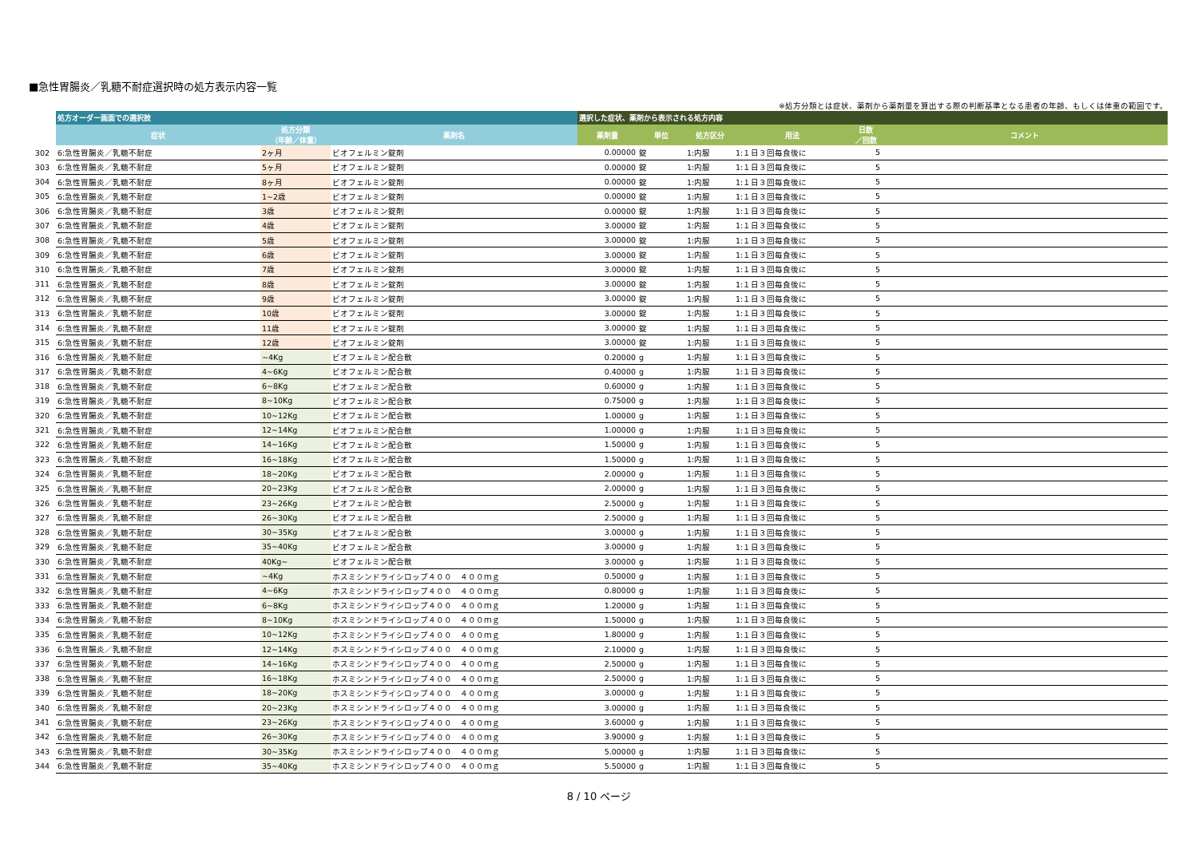■急性胃腸炎／乳糖不耐症選択時の処方表示内容一覧
※処方分類とは症状、薬剤から薬剤量を算出する際の判断基準となる患者の年齢、もしくは体重の範囲です。
| | 処方オーダー画面での選択肢 | | | 選択した症状、薬剤から表示される処方内容 | | | | | |
| --- | --- | --- | --- | --- | --- | --- | --- | --- | --- |
| | 症状 | 処方分類 （年齢／体重） | 薬剤名 | 薬剤量 | 単位 | 処方区分 | 用法 | 日数 ／回数 | コメント |
| 302 | 6:急性胃腸炎／乳糖不耐症 | 2ヶ月 | ビオフェルミン錠剤 | 0.00000 | 錠 | 1:内服 | 1:１日３回毎食後に | 5 | |
| 303 | 6:急性胃腸炎／乳糖不耐症 | 5ヶ月 | ビオフェルミン錠剤 | 0.00000 | 錠 | 1:内服 | 1:１日３回毎食後に | 5 | |
| 304 | 6:急性胃腸炎／乳糖不耐症 | 8ヶ月 | ビオフェルミン錠剤 | 0.00000 | 錠 | 1:内服 | 1:１日３回毎食後に | 5 | |
| 305 | 6:急性胃腸炎／乳糖不耐症 | 1~2歳 | ビオフェルミン錠剤 | 0.00000 | 錠 | 1:内服 | 1:１日３回毎食後に | 5 | |
| 306 | 6:急性胃腸炎／乳糖不耐症 | 3歳 | ビオフェルミン錠剤 | 0.00000 | 錠 | 1:内服 | 1:１日３回毎食後に | 5 | |
| 307 | 6:急性胃腸炎／乳糖不耐症 | 4歳 | ビオフェルミン錠剤 | 3.00000 | 錠 | 1:内服 | 1:１日３回毎食後に | 5 | |
| 308 | 6:急性胃腸炎／乳糖不耐症 | 5歳 | ビオフェルミン錠剤 | 3.00000 | 錠 | 1:内服 | 1:１日３回毎食後に | 5 | |
| 309 | 6:急性胃腸炎／乳糖不耐症 | 6歳 | ビオフェルミン錠剤 | 3.00000 | 錠 | 1:内服 | 1:１日３回毎食後に | 5 | |
| 310 | 6:急性胃腸炎／乳糖不耐症 | 7歳 | ビオフェルミン錠剤 | 3.00000 | 錠 | 1:内服 | 1:１日３回毎食後に | 5 | |
| 311 | 6:急性胃腸炎／乳糖不耐症 | 8歳 | ビオフェルミン錠剤 | 3.00000 | 錠 | 1:内服 | 1:１日３回毎食後に | 5 | |
| 312 | 6:急性胃腸炎／乳糖不耐症 | 9歳 | ビオフェルミン錠剤 | 3.00000 | 錠 | 1:内服 | 1:１日３回毎食後に | 5 | |
| 313 | 6:急性胃腸炎／乳糖不耐症 | 10歳 | ビオフェルミン錠剤 | 3.00000 | 錠 | 1:内服 | 1:１日３回毎食後に | 5 | |
| 314 | 6:急性胃腸炎／乳糖不耐症 | 11歳 | ビオフェルミン錠剤 | 3.00000 | 錠 | 1:内服 | 1:１日３回毎食後に | 5 | |
| 315 | 6:急性胃腸炎／乳糖不耐症 | 12歳 | ビオフェルミン錠剤 | 3.00000 | 錠 | 1:内服 | 1:１日３回毎食後に | 5 | |
| 316 | 6:急性胃腸炎／乳糖不耐症 | ~4Kg | ビオフェルミン配合散 | 0.20000 | g | 1:内服 | 1:１日３回毎食後に | 5 | |
| 317 | 6:急性胃腸炎／乳糖不耐症 | 4~6Kg | ビオフェルミン配合散 | 0.40000 | g | 1:内服 | 1:１日３回毎食後に | 5 | |
| 318 | 6:急性胃腸炎／乳糖不耐症 | 6~8Kg | ビオフェルミン配合散 | 0.60000 | g | 1:内服 | 1:１日３回毎食後に | 5 | |
| 319 | 6:急性胃腸炎／乳糖不耐症 | 8~10Kg | ビオフェルミン配合散 | 0.75000 | g | 1:内服 | 1:１日３回毎食後に | 5 | |
| 320 | 6:急性胃腸炎／乳糖不耐症 | 10~12Kg | ビオフェルミン配合散 | 1.00000 | g | 1:内服 | 1:１日３回毎食後に | 5 | |
| 321 | 6:急性胃腸炎／乳糖不耐症 | 12~14Kg | ビオフェルミン配合散 | 1.00000 | g | 1:内服 | 1:１日３回毎食後に | 5 | |
| 322 | 6:急性胃腸炎／乳糖不耐症 | 14~16Kg | ビオフェルミン配合散 | 1.50000 | g | 1:内服 | 1:１日３回毎食後に | 5 | |
| 323 | 6:急性胃腸炎／乳糖不耐症 | 16~18Kg | ビオフェルミン配合散 | 1.50000 | g | 1:内服 | 1:１日３回毎食後に | 5 | |
| 324 | 6:急性胃腸炎／乳糖不耐症 | 18~20Kg | ビオフェルミン配合散 | 2.00000 | g | 1:内服 | 1:１日３回毎食後に | 5 | |
| 325 | 6:急性胃腸炎／乳糖不耐症 | 20~23Kg | ビオフェルミン配合散 | 2.00000 | g | 1:内服 | 1:１日３回毎食後に | 5 | |
| 326 | 6:急性胃腸炎／乳糖不耐症 | 23~26Kg | ビオフェルミン配合散 | 2.50000 | g | 1:内服 | 1:１日３回毎食後に | 5 | |
| 327 | 6:急性胃腸炎／乳糖不耐症 | 26~30Kg | ビオフェルミン配合散 | 2.50000 | g | 1:内服 | 1:１日３回毎食後に | 5 | |
| 328 | 6:急性胃腸炎／乳糖不耐症 | 30~35Kg | ビオフェルミン配合散 | 3.00000 | g | 1:内服 | 1:１日３回毎食後に | 5 | |
| 329 | 6:急性胃腸炎／乳糖不耐症 | 35~40Kg | ビオフェルミン配合散 | 3.00000 | g | 1:内服 | 1:１日３回毎食後に | 5 | |
| 330 | 6:急性胃腸炎／乳糖不耐症 | 40Kg~ | ビオフェルミン配合散 | 3.00000 | g | 1:内服 | 1:１日３回毎食後に | 5 | |
| 331 | 6:急性胃腸炎／乳糖不耐症 | ~4Kg | ホスミシンドライシロップ４００ ４００ｍｇ | 0.50000 | g | 1:内服 | 1:１日３回毎食後に | 5 | |
| 332 | 6:急性胃腸炎／乳糖不耐症 | 4~6Kg | ホスミシンドライシロップ４００ ４００ｍｇ | 0.80000 | g | 1:内服 | 1:１日３回毎食後に | 5 | |
| 333 | 6:急性胃腸炎／乳糖不耐症 | 6~8Kg | ホスミシンドライシロップ４００ ４００ｍｇ | 1.20000 | g | 1:内服 | 1:１日３回毎食後に | 5 | |
| 334 | 6:急性胃腸炎／乳糖不耐症 | 8~10Kg | ホスミシンドライシロップ４００ ４００ｍｇ | 1.50000 | g | 1:内服 | 1:１日３回毎食後に | 5 | |
| 335 | 6:急性胃腸炎／乳糖不耐症 | 10~12Kg | ホスミシンドライシロップ４００ ４００ｍｇ | 1.80000 | g | 1:内服 | 1:１日３回毎食後に | 5 | |
| 336 | 6:急性胃腸炎／乳糖不耐症 | 12~14Kg | ホスミシンドライシロップ４００ ４００ｍｇ | 2.10000 | g | 1:内服 | 1:１日３回毎食後に | 5 | |
| 337 | 6:急性胃腸炎／乳糖不耐症 | 14~16Kg | ホスミシンドライシロップ４００ ４００ｍｇ | 2.50000 | g | 1:内服 | 1:１日３回毎食後に | 5 | |
| 338 | 6:急性胃腸炎／乳糖不耐症 | 16~18Kg | ホスミシンドライシロップ４００ ４００ｍｇ | 2.50000 | g | 1:内服 | 1:１日３回毎食後に | 5 | |
| 339 | 6:急性胃腸炎／乳糖不耐症 | 18~20Kg | ホスミシンドライシロップ４００ ４００ｍｇ | 3.00000 | g | 1:内服 | 1:１日３回毎食後に | 5 | |
| 340 | 6:急性胃腸炎／乳糖不耐症 | 20~23Kg | ホスミシンドライシロップ４００ ４００ｍｇ | 3.00000 | g | 1:内服 | 1:１日３回毎食後に | 5 | |
| 341 | 6:急性胃腸炎／乳糖不耐症 | 23~26Kg | ホスミシンドライシロップ４００ ４００ｍｇ | 3.60000 | g | 1:内服 | 1:１日３回毎食後に | 5 | |
| 342 | 6:急性胃腸炎／乳糖不耐症 | 26~30Kg | ホスミシンドライシロップ４００ ４００ｍｇ | 3.90000 | g | 1:内服 | 1:１日３回毎食後に | 5 | |
| 343 | 6:急性胃腸炎／乳糖不耐症 | 30~35Kg | ホスミシンドライシロップ４００ ４００ｍｇ | 5.00000 | g | 1:内服 | 1:１日３回毎食後に | 5 | |
| 344 | 6:急性胃腸炎／乳糖不耐症 | 35~40Kg | ホスミシンドライシロップ４００ ４００ｍｇ | 5.50000 | g | 1:内服 | 1:１日３回毎食後に | 5 | |
8 / 10 ページ